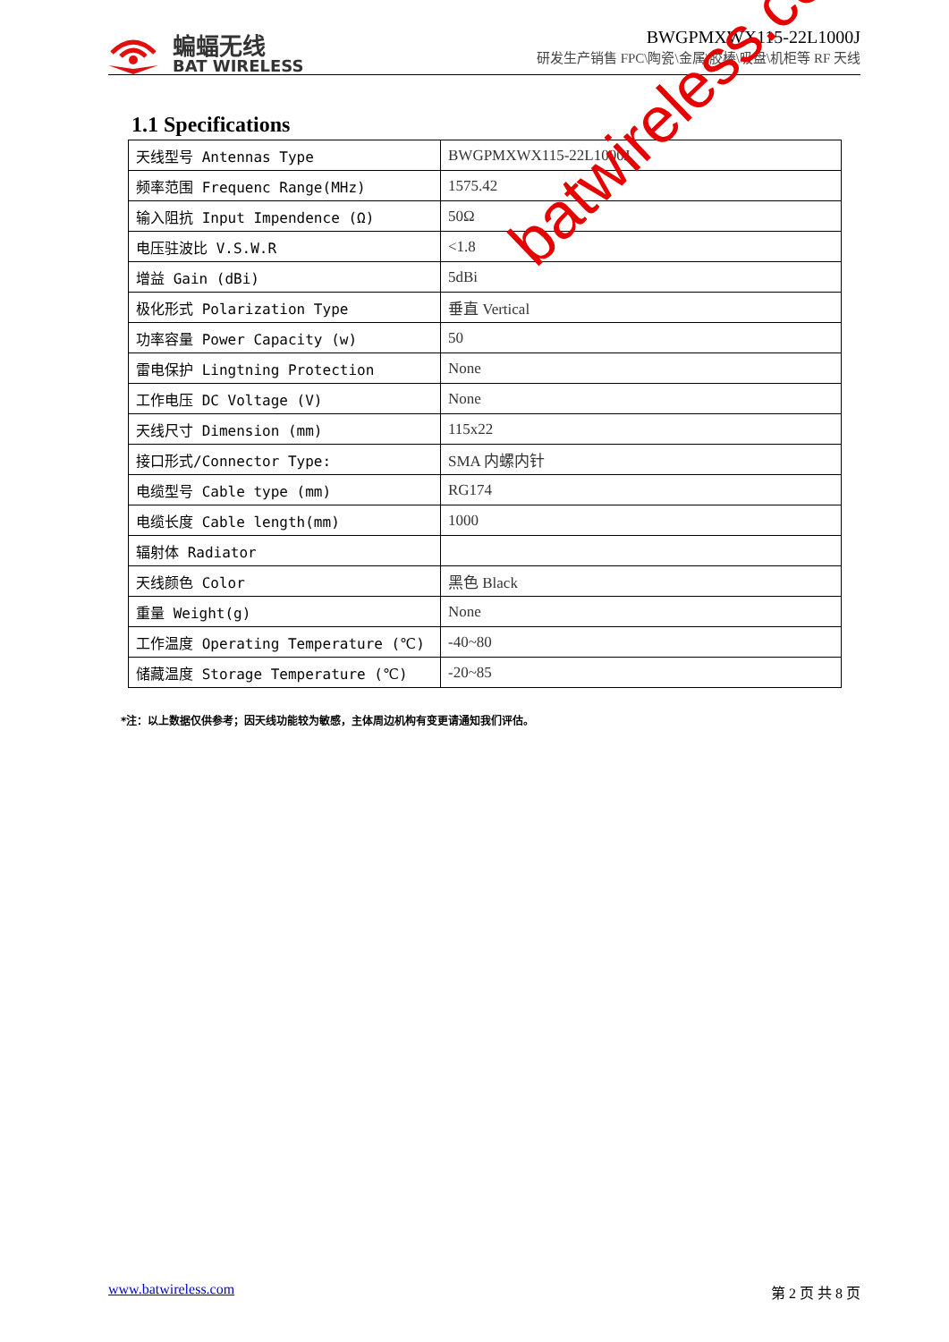蝙蝠无线
BAT WIRELESS
BWGPMXWX115-22L1000J
研发生产销售 FPC\陶瓷\金属\胶棒\吸盘\机柜等 RF 天线
1.1 Specifications
| 天线型号 Antennas Type | BWGPMXWX115-22L1000J |
| 频率范围 Frequenc Range(MHz) | 1575.42 |
| 输入阻抗 Input Impendence (Ω) | 50Ω |
| 电压驻波比 V.S.W.R | <1.8 |
| 增益 Gain (dBi) | 5dBi |
| 极化形式 Polarization Type | 垂直 Vertical |
| 功率容量 Power Capacity (w) | 50 |
| 雷电保护 Lingtning Protection | None |
| 工作电压 DC Voltage (V) | None |
| 天线尺寸 Dimension (mm) | 115x22 |
| 接口形式/Connector Type: | SMA 内螺内针 |
| 电缆型号 Cable type (mm) | RG174 |
| 电缆长度 Cable length(mm) | 1000 |
| 辐射体 Radiator | |
| 天线颜色 Color | 黑色 Black |
| 重量 Weight(g) | None |
| 工作温度 Operating Temperature (℃) | -40~80 |
| 储藏温度 Storage Temperature (℃) | -20~85 |
*注：以上数据仅供参考；因天线功能较为敏感，主体周边机构有变更请通知我们评估。
batwireless.com
www.batwireless.com 第 2 页 共 8 页